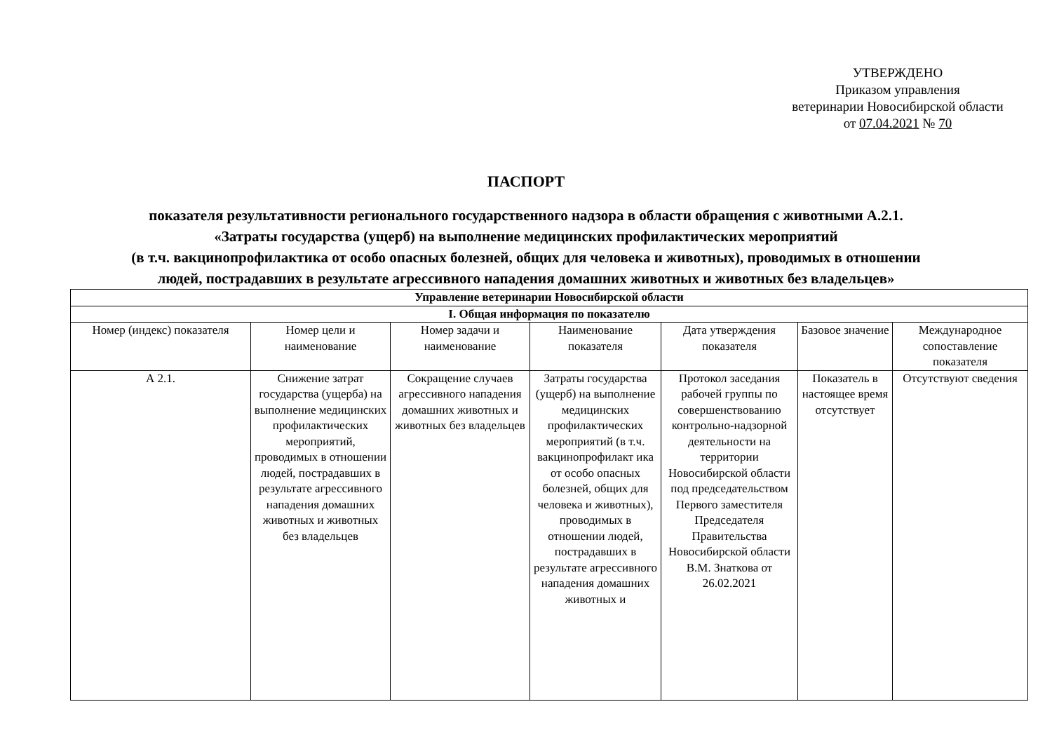УТВЕРЖДЕНО
Приказом управления
ветеринарии Новосибирской области
от 07.04.2021 № 70
ПАСПОРТ
показателя результативности регионального государственного надзора в области обращения с животными А.2.1.
«Затраты государства (ущерб) на выполнение медицинских профилактических мероприятий
(в т.ч. вакцинопрофилактика от особо опасных болезней, общих для человека и животных), проводимых в отношении
людей, пострадавших в результате агрессивного нападения домашних животных и животных без владельцев»
| Управление ветеринарии Новосибирской области | | | | | | |
| --- | --- | --- | --- | --- | --- | --- |
| I. Общая информация по показателю | | | | | | |
| Номер (индекс) показателя | Номер цели и наименование | Номер задачи и наименование | Наименование показателя | Дата утверждения показателя | Базовое значение | Международное сопоставление показателя |
| А 2.1. | Снижение затрат государства (ущерба) на выполнение медицинских профилактических мероприятий, проводимых в отношении людей, пострадавших в результате агрессивного нападения домашних животных и животных без владельцев | Сокращение случаев агрессивного нападения домашних животных и животных без владельцев | Затраты государства (ущерб) на выполнение медицинских профилактических мероприятий (в т.ч. вакцинопрофилакт ика от особо опасных болезней, общих для человека и животных), проводимых в отношении людей, пострадавших в результате агрессивного нападения домашних животных и | Протокол заседания рабочей группы по совершенствованию контрольно-надзорной деятельности на территории Новосибирской области под председательством Первого заместителя Председателя Правительства Новосибирской области В.М. Знаткова от 26.02.2021 | Показатель в настоящее время отсутствует | Отсутствуют сведения |